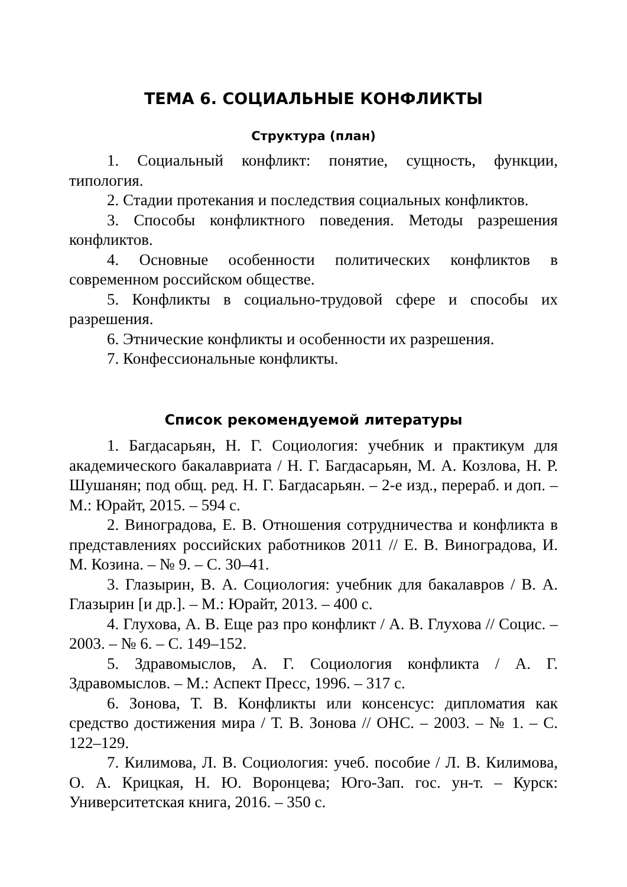ТЕМА 6. СОЦИАЛЬНЫЕ КОНФЛИКТЫ
Структура (план)
1. Социальный конфликт: понятие, сущность, функции, типология.
2. Стадии протекания и последствия социальных конфликтов.
3. Способы конфликтного поведения. Методы разрешения конфликтов.
4. Основные особенности политических конфликтов в современном российском обществе.
5. Конфликты в социально-трудовой сфере и способы их разрешения.
6. Этнические конфликты и особенности их разрешения.
7. Конфессиональные конфликты.
Список рекомендуемой литературы
1. Багдасарьян, Н. Г. Социология: учебник и практикум для академического бакалавриата / Н. Г. Багдасарьян, М. А. Козлова, Н. Р. Шушанян; под общ. ред. Н. Г. Багдасарьян. – 2-е изд., перераб. и доп. – М.: Юрайт, 2015. – 594 с.
2. Виноградова, Е. В. Отношения сотрудничества и конфликта в представлениях российских работников 2011 // Е. В. Виноградова, И. М. Козина. – № 9. – С. 30–41.
3. Глазырин, В. А. Социология: учебник для бакалавров / В. А. Глазырин [и др.]. – М.: Юрайт, 2013. – 400 с.
4. Глухова, А. В. Еще раз про конфликт / А. В. Глухова // Социс. – 2003. – № 6. – С. 149–152.
5. Здравомыслов, А. Г. Социология конфликта / А. Г. Здравомыслов. – М.: Аспект Пресс, 1996. – 317 с.
6. Зонова, Т. В. Конфликты или консенсус: дипломатия как средство достижения мира / Т. В. Зонова // ОНС. – 2003. – № 1. – С. 122–129.
7. Килимова, Л. В. Социология: учеб. пособие / Л. В. Килимова, О. А. Крицкая, Н. Ю. Воронцева; Юго-Зап. гос. ун-т. – Курск: Университетская книга, 2016. – 350 с.